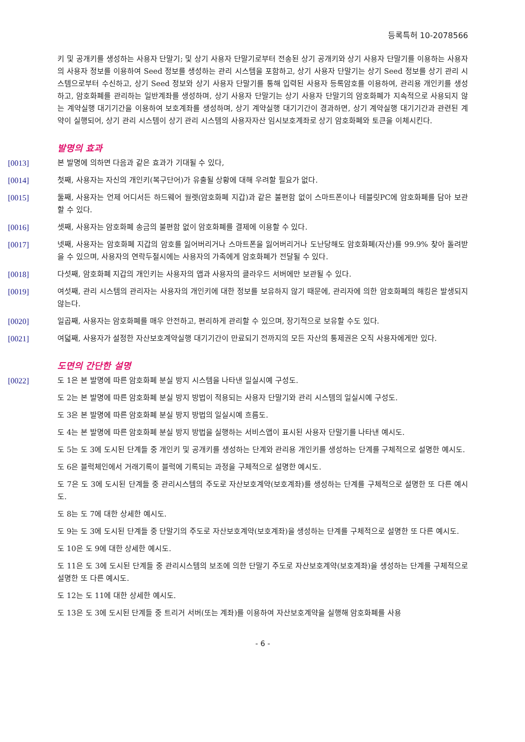등록특허 10-2078566
키 및 공개키를 생성하는 사용자 단말기; 및 상기 사용자 단말기로부터 전송된 상기 공개키와 상기 사용자 단말기를 이용하는 사용자의 사용자 정보를 이용하여 Seed 정보를 생성하는 관리 시스템을 포함하고, 상기 사용자 단말기는 상기 Seed 정보를 상기 관리 시스템으로부터 수신하고, 상기 Seed 정보와 상기 사용자 단말기를 통해 입력된 사용자 등록암호를 이용하여, 관리용 개인키를 생성하고, 암호화폐를 관리하는 일반계좌를 생성하며, 상기 사용자 단말기는 상기 사용자 단말기의 암호화폐가 지속적으로 사용되지 않는 계약실행 대기기간을 이용하여 보호계좌를 생성하며, 상기 계약실행 대기기간이 경과하면, 상기 계약실행 대기기간과 관련된 계약이 실행되어, 상기 관리 시스템이 상기 관리 시스템의 사용자자산 임시보호계좌로 상기 암호화폐와 토큰을 이체시킨다.
발명의 효과
[0013] 본 발명에 의하면 다음과 같은 효과가 기대될 수 있다,
[0014] 첫째, 사용자는 자신의 개인키(복구단어)가 유출될 상황에 대해 우려할 필요가 없다.
[0015] 둘째, 사용자는 언제 어디서든 하드웨어 월렛(암호화폐 지갑)과 같은 불편함 없이 스마트폰이나 테블릿PC에 암호화폐를 담아 보관할 수 있다.
[0016] 셋째, 사용자는 암호화폐 송금의 불편함 없이 암호화폐를 결제에 이용할 수 있다.
[0017] 넷째, 사용자는 암호화폐 지갑의 암호를 잃어버리거나 스마트폰을 잃어버리거나 도난당해도 암호화폐(자산)를 99.9% 찾아 돌려받을 수 있으며, 사용자의 연락두절시에는 사용자의 가족에게 암호화폐가 전달될 수 있다.
[0018] 다섯째, 암호화폐 지갑의 개인키는 사용자의 앱과 사용자의 클라우드 서버에만 보관될 수 있다.
[0019] 여섯째, 관리 시스템의 관리자는 사용자의 개인키에 대한 정보를 보유하지 않기 때문에, 관리자에 의한 암호화폐의 해킹은 발생되지 않는다.
[0020] 일곱째, 사용자는 암호화폐를 매우 안전하고, 편리하게 관리할 수 있으며, 장기적으로 보유할 수도 있다.
[0021] 여덟째, 사용자가 설정한 자산보호계약실행 대기기간이 만료되기 전까지의 모든 자산의 통제권은 오직 사용자에게만 있다.
도면의 간단한 설명
[0022] 도 1은 본 발명에 따른 암호화폐 분실 방지 시스템을 나타낸 일실시예 구성도.
도 2는 본 발명에 따른 암호화폐 분실 방지 방법이 적용되는 사용자 단말기와 관리 시스템의 일실시예 구성도.
도 3은 본 발명에 따른 암호화폐 분실 방지 방법의 일실시예 흐름도.
도 4는 본 발명에 따른 암호화폐 분실 방지 방법을 실행하는 서비스앱이 표시된 사용자 단말기를 나타낸 예시도.
도 5는 도 3에 도시된 단계들 중 개인키 및 공개키를 생성하는 단계와 관리용 개인키를 생성하는 단계를 구체적으로 설명한 예시도.
도 6은 블럭체인에서 거래기록이 블럭에 기록되는 과정을 구체적으로 설명한 예시도.
도 7은 도 3에 도시된 단계들 중 관리시스템의 주도로 자산보호계약(보호계좌)를 생성하는 단계를 구체적으로 설명한 또 다른 예시도.
도 8는 도 7에 대한 상세한 예시도.
도 9는 도 3에 도시된 단계들 중 단말기의 주도로 자산보호계약(보호계좌)을 생성하는 단계를 구체적으로 설명한 또 다른 예시도.
도 10은 도 9에 대한 상세한 예시도.
도 11은 도 3에 도시된 단계들 중 관리시스템의 보조에 의한 단말기 주도로 자산보호계약(보호계좌)을 생성하는 단계를 구체적으로 설명한 또 다른 예시도.
도 12는 도 11에 대한 상세한 예시도.
도 13은 도 3에 도시된 단계들 중 트리거 서버(또는 계좌)를 이용하여 자산보호계약을 실행해 암호화폐를 사용
- 6 -